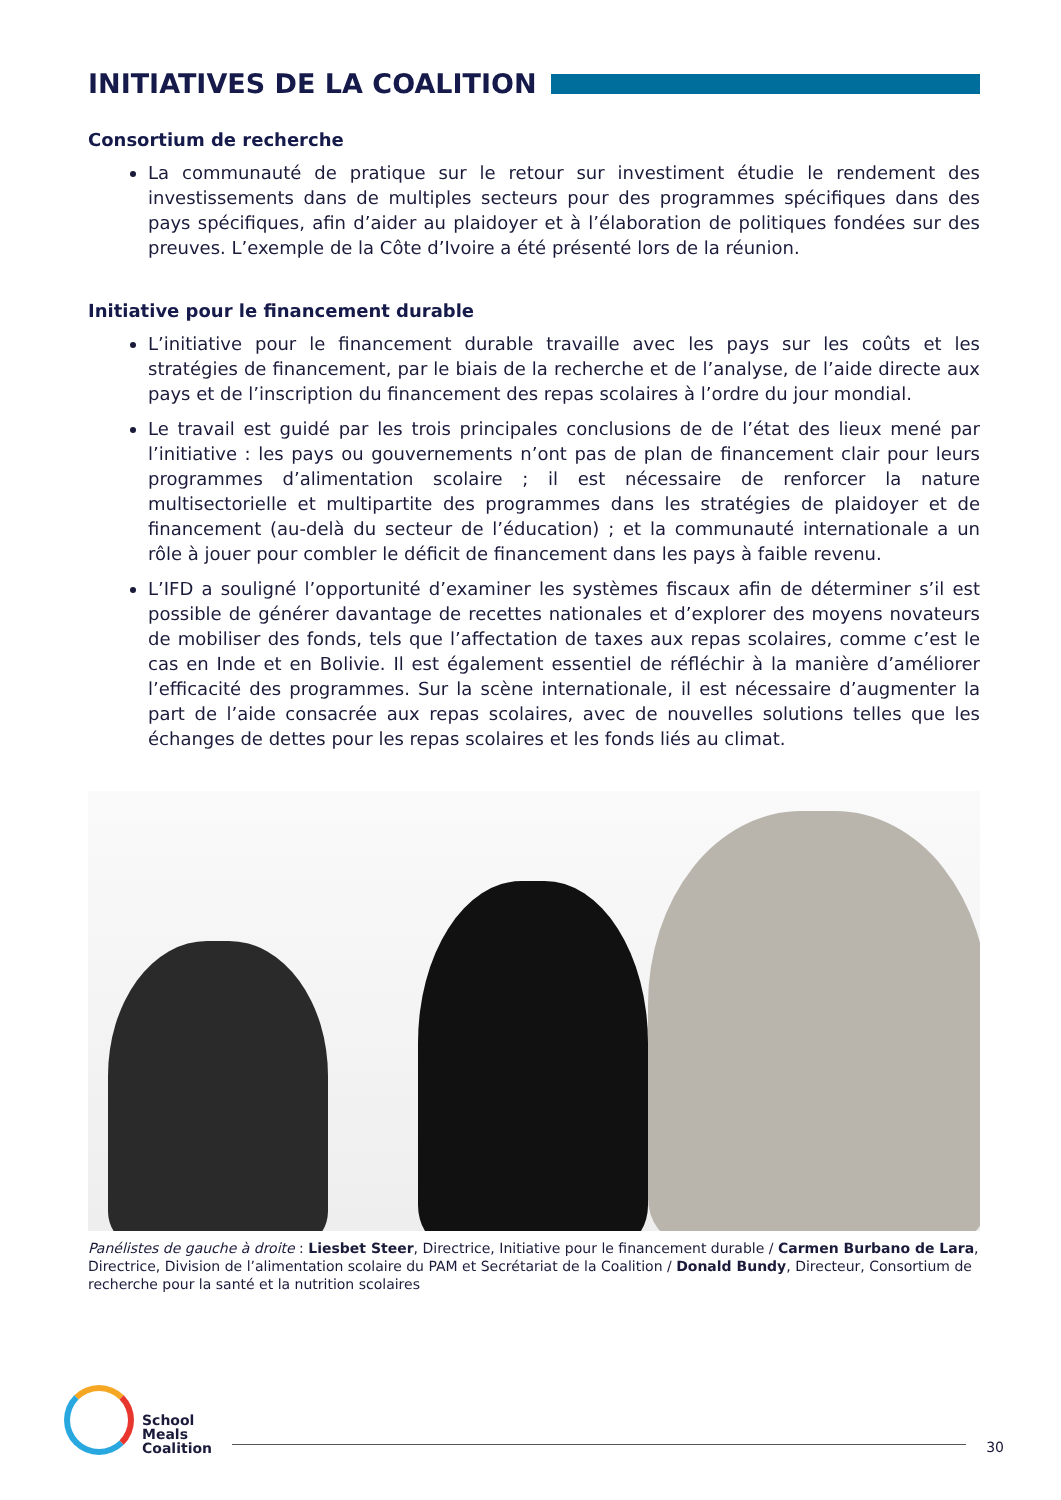INITIATIVES DE LA COALITION
Consortium de recherche
La communauté de pratique sur le retour sur investiment étudie le rendement des investissements dans de multiples secteurs pour des programmes spécifiques dans des pays spécifiques, afin d’aider au plaidoyer et à l’élaboration de politiques fondées sur des preuves. L’exemple de la Côte d’Ivoire a été présenté lors de la réunion.
Initiative pour le financement durable
L’initiative pour le financement durable travaille avec les pays sur les coûts et les stratégies de financement, par le biais de la recherche et de l’analyse, de l’aide directe aux pays et de l’inscription du financement des repas scolaires à l’ordre du jour mondial.
Le travail est guidé par les trois principales conclusions de de l’état des lieux mené par l’initiative : les pays ou gouvernements n’ont pas de plan de financement clair pour leurs programmes d’alimentation scolaire ; il est nécessaire de renforcer la nature multisectorielle et multipartite des programmes dans les stratégies de plaidoyer et de financement (au-delà du secteur de l’éducation) ; et la communauté internationale a un rôle à jouer pour combler le déficit de financement dans les pays à faible revenu.
L’IFD a souligné l’opportunité d’examiner les systèmes fiscaux afin de déterminer s’il est possible de générer davantage de recettes nationales et d’explorer des moyens novateurs de mobiliser des fonds, tels que l’affectation de taxes aux repas scolaires, comme c’est le cas en Inde et en Bolivie. Il est également essentiel de réfléchir à la manière d’améliorer l’efficacité des programmes. Sur la scène internationale, il est nécessaire d’augmenter la part de l’aide consacrée aux repas scolaires, avec de nouvelles solutions telles que les échanges de dettes pour les repas scolaires et les fonds liés au climat.
Panélistes de gauche à droite : Liesbet Steer, Directrice, Initiative pour le financement durable / Carmen Burbano de Lara, Directrice, Division de l’alimentation scolaire du PAM et Secrétariat de la Coalition / Donald Bundy, Directeur, Consortium de recherche pour la santé et la nutrition scolaires
School
Meals
Coalition
30